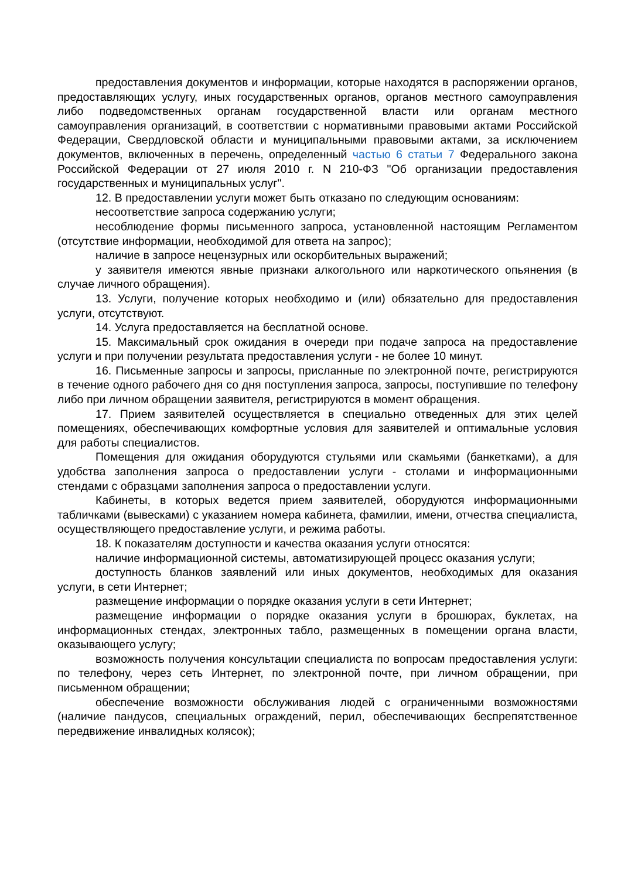предоставления документов и информации, которые находятся в распоряжении органов, предоставляющих услугу, иных государственных органов, органов местного самоуправления либо подведомственных органам государственной власти или органам местного самоуправления организаций, в соответствии с нормативными правовыми актами Российской Федерации, Свердловской области и муниципальными правовыми актами, за исключением документов, включенных в перечень, определенный частью 6 статьи 7 Федерального закона Российской Федерации от 27 июля 2010 г. N 210-ФЗ "Об организации предоставления государственных и муниципальных услуг".
12. В предоставлении услуги может быть отказано по следующим основаниям:
несоответствие запроса содержанию услуги;
несоблюдение формы письменного запроса, установленной настоящим Регламентом (отсутствие информации, необходимой для ответа на запрос);
наличие в запросе нецензурных или оскорбительных выражений;
у заявителя имеются явные признаки алкогольного или наркотического опьянения (в случае личного обращения).
13. Услуги, получение которых необходимо и (или) обязательно для предоставления услуги, отсутствуют.
14. Услуга предоставляется на бесплатной основе.
15. Максимальный срок ожидания в очереди при подаче запроса на предоставление услуги и при получении результата предоставления услуги - не более 10 минут.
16. Письменные запросы и запросы, присланные по электронной почте, регистрируются в течение одного рабочего дня со дня поступления запроса, запросы, поступившие по телефону либо при личном обращении заявителя, регистрируются в момент обращения.
17. Прием заявителей осуществляется в специально отведенных для этих целей помещениях, обеспечивающих комфортные условия для заявителей и оптимальные условия для работы специалистов.
Помещения для ожидания оборудуются стульями или скамьями (банкетками), а для удобства заполнения запроса о предоставлении услуги - столами и информационными стендами с образцами заполнения запроса о предоставлении услуги.
Кабинеты, в которых ведется прием заявителей, оборудуются информационными табличками (вывесками) с указанием номера кабинета, фамилии, имени, отчества специалиста, осуществляющего предоставление услуги, и режима работы.
18. К показателям доступности и качества оказания услуги относятся:
наличие информационной системы, автоматизирующей процесс оказания услуги;
доступность бланков заявлений или иных документов, необходимых для оказания услуги, в сети Интернет;
размещение информации о порядке оказания услуги в сети Интернет;
размещение информации о порядке оказания услуги в брошюрах, буклетах, на информационных стендах, электронных табло, размещенных в помещении органа власти, оказывающего услугу;
возможность получения консультации специалиста по вопросам предоставления услуги: по телефону, через сеть Интернет, по электронной почте, при личном обращении, при письменном обращении;
обеспечение возможности обслуживания людей с ограниченными возможностями (наличие пандусов, специальных ограждений, перил, обеспечивающих беспрепятственное передвижение инвалидных колясок);